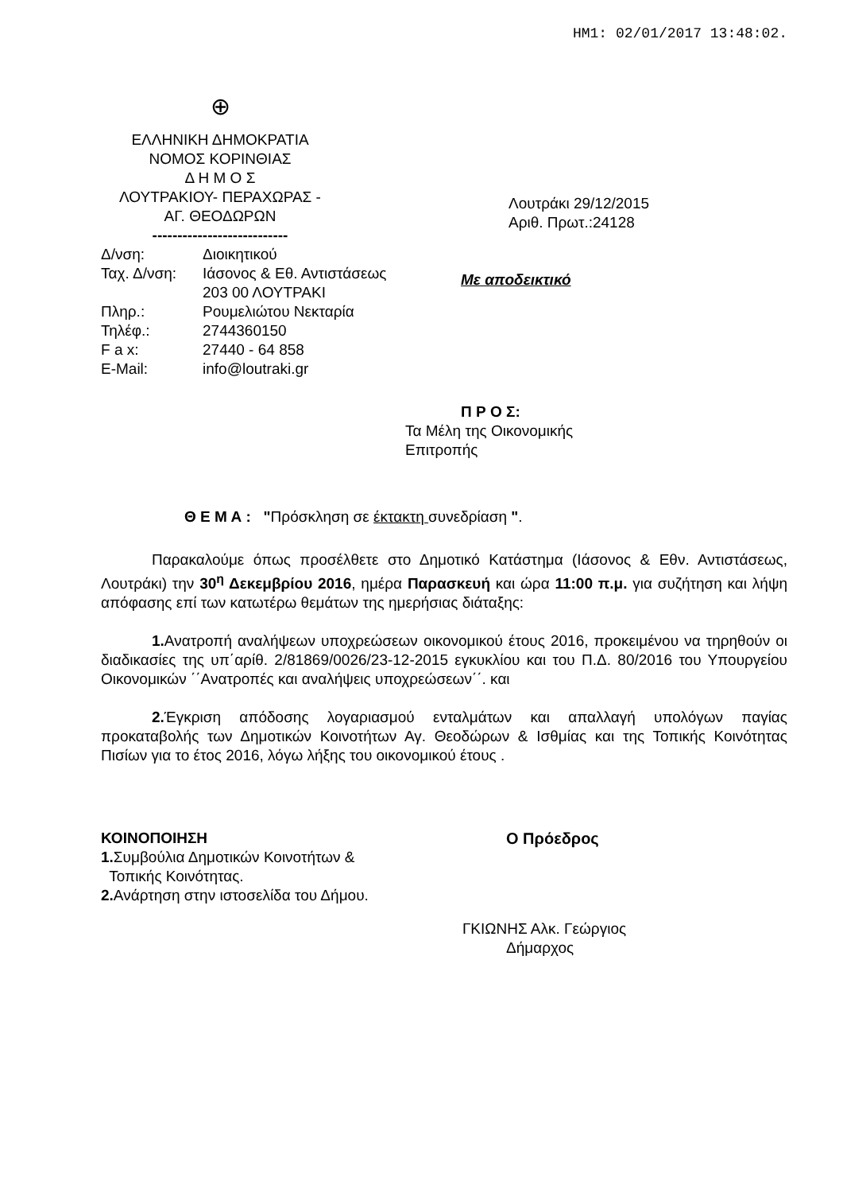HM1: 02/01/2017 13:48:02.
⊕
ΕΛΛΗΝΙΚΗ ΔΗΜΟΚΡΑΤΙΑ
ΝΟΜΟΣ ΚΟΡΙΝΘΙΑΣ
Δ Η Μ Ο Σ
ΛΟΥΤΡΑΚΙΟΥ- ΠΕΡΑΧΩΡΑΣ -
ΑΓ. ΘΕΟΔΩΡΩΝ
---------------------------
| Δ/νση: | Διοικητικού |
| Ταχ. Δ/νση: | Ιάσονος & Εθ. Αντιστάσεως 203 00 ΛΟΥΤΡΑΚΙ |
| Πληρ.: | Ρουμελιώτου Νεκταρία |
| Τηλέφ.: | 2744360150 |
| F a x: | 27440 - 64 858 |
| E-Mail: | info@loutraki.gr |
Λουτράκι 29/12/2015
Αριθ. Πρωτ.:24128
Με αποδεικτικό
Π Ρ Ο Σ:
Τα Μέλη της Οικονομικής
Επιτροπής
Θ Ε Μ Α : "Πρόσκληση σε έκτακτη συνεδρίαση ".
Παρακαλούμε όπως προσέλθετε στο Δημοτικό Κατάστημα (Ιάσονος & Εθν. Αντιστάσεως, Λουτράκι) την 30<sup>η</sup> Δεκεμβρίου 2016, ημέρα Παρασκευή και ώρα 11:00 π.μ. για συζήτηση και λήψη απόφασης επί των κατωτέρω θεμάτων της ημερήσιας διάταξης:
1. Ανατροπή αναλήψεων υποχρεώσεων οικονομικού έτους 2016, προκειμένου να τηρηθούν οι διαδικασίες της υπ΄αρίθ. 2/81869/0026/23-12-2015 εγκυκλίου και του Π.Δ. 80/2016 του Υπουργείου Οικονομικών ΄΄Ανατροπές και αναλήψεις υποχρεώσεων΄΄. και
2. Έγκριση απόδοσης λογαριασμού ενταλμάτων και απαλλαγή υπολόγων παγίας προκαταβολής των Δημοτικών Κοινοτήτων Αγ. Θεοδώρων & Ισθμίας και της Τοπικής Κοινότητας Πισίων για το έτος 2016, λόγω λήξης του οικονομικού έτους .
ΚΟΙΝΟΠΟΙΗΣΗ
1. Συμβούλια Δημοτικών Κοινοτήτων &
Τοπικής Κοινότητας.
2. Ανάρτηση στην ιστοσελίδα του Δήμου.
Ο Πρόεδρος
ГΚΙΩΝΗΣ Αλκ. Γεώργιος
Δήμαρχος